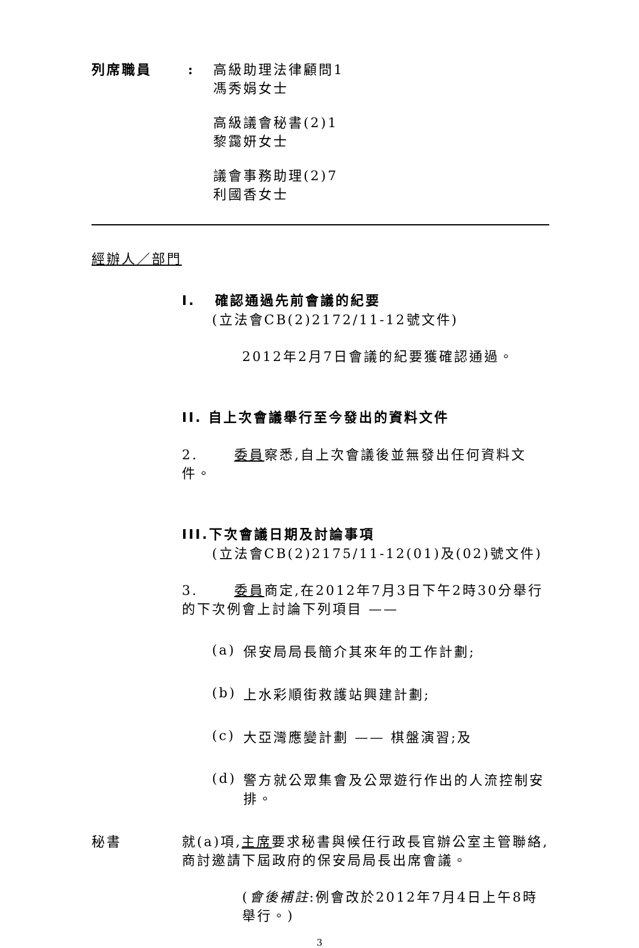列席職員 :
高級助理法律顧問1
馮秀娟女士
高級議會秘書(2)1
黎靄妍女士
議會事務助理(2)7
利國香女士
經辦人／部門
I. 確認通過先前會議的紀要
(立法會CB(2)2172/11-12號文件)
2012年2月7日會議的紀要獲確認通過。
II. 自上次會議舉行至今發出的資料文件
2. 委員察悉,自上次會議後並無發出任何資料文件。
III.下次會議日期及討論事項
(立法會CB(2)2175/11-12(01)及(02)號文件)
3. 委員商定,在2012年7月3日下午2時30分舉行的下次例會上討論下列項目 ——
(a)
保安局局長簡介其來年的工作計劃;
(b)
上水彩順街救護站興建計劃;
(c)
大亞灣應變計劃 —— 棋盤演習;及
(d)
警方就公眾集會及公眾遊行作出的人流控制安排。
秘書 就(a)項,主席要求秘書與候任行政長官辦公室主管聯絡,商討邀請下屆政府的保安局局長出席會議。
(會後補註:例會改於2012年7月4日上午8時舉行。)
3